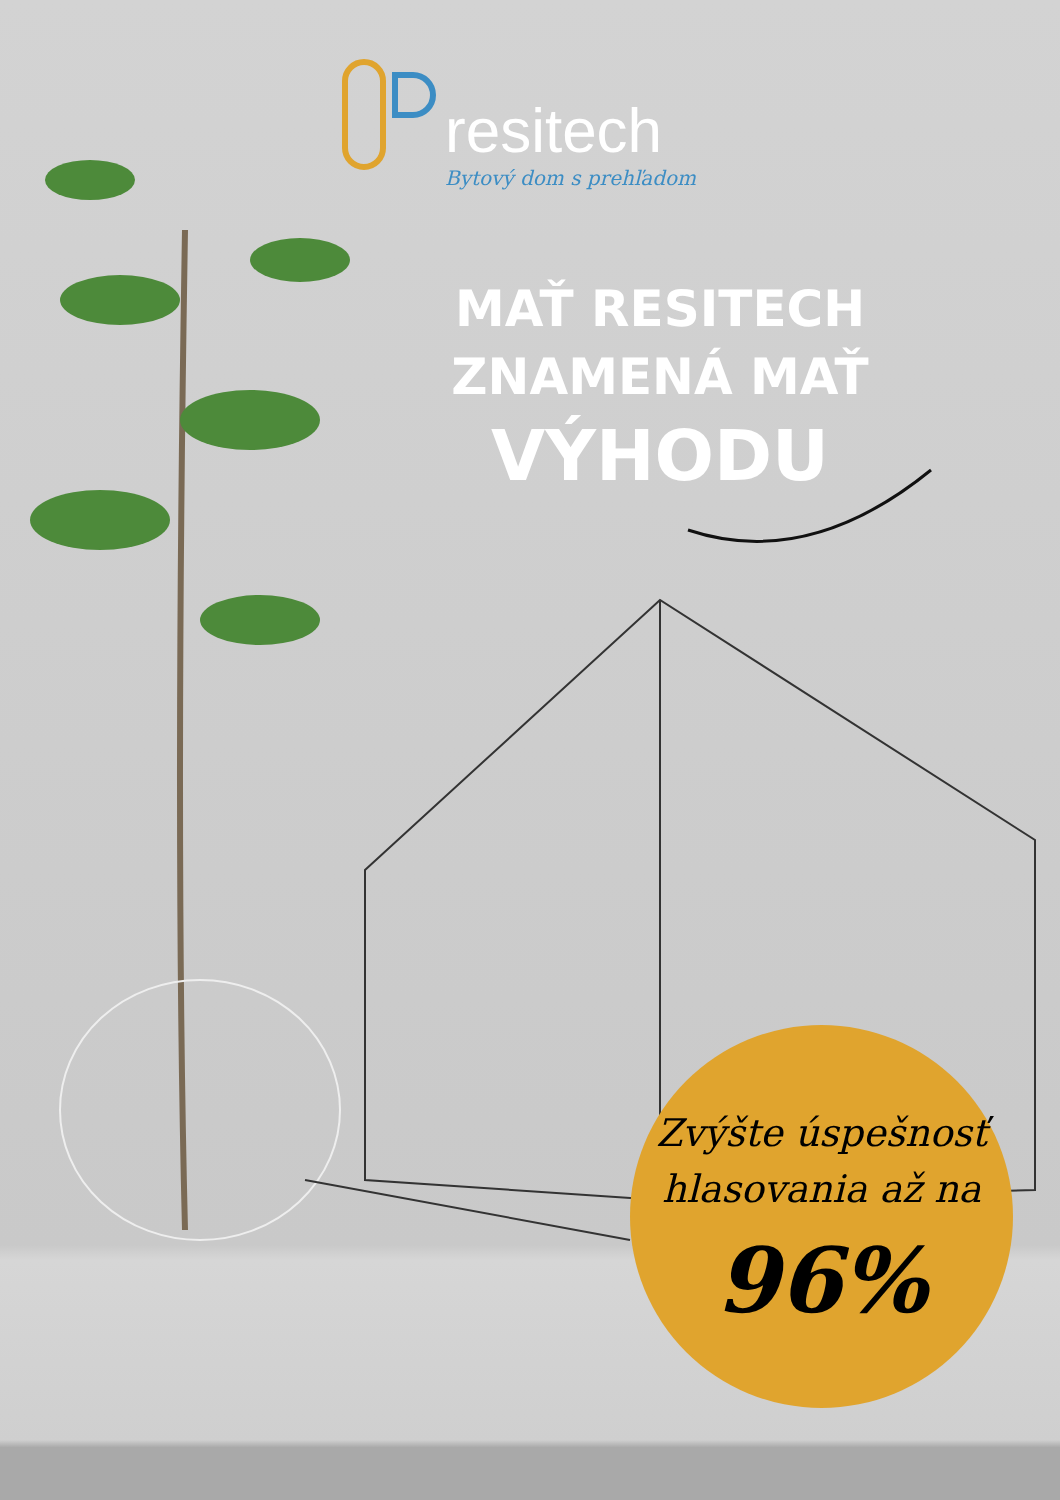resitech
Bytový dom s prehľadom
MAŤ RESITECH
ZNAMENÁ MAŤ
VÝHODU
Zvýšte úspešnosť
hlasovania až na
96%